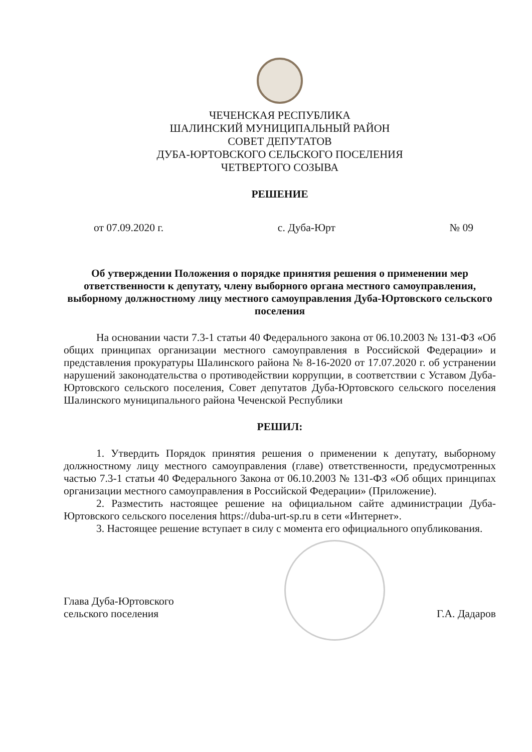ЧЕЧЕНСКАЯ РЕСПУБЛИКА
ШАЛИНСКИЙ МУНИЦИПАЛЬНЫЙ РАЙОН
СОВЕТ ДЕПУТАТОВ
ДУБА-ЮРТОВСКОГО СЕЛЬСКОГО ПОСЕЛЕНИЯ
ЧЕТВЕРТОГО СОЗЫВА
РЕШЕНИЕ
от 07.09.2020 г. с. Дуба-Юрт № 09
Об утверждении Положения о порядке принятия решения о применении мер ответственности к депутату, члену выборного органа местного самоуправления, выборному должностному лицу местного самоуправления Дуба-Юртовского сельского поселения
На основании части 7.3-1 статьи 40 Федерального закона от 06.10.2003 № 131-ФЗ «Об общих принципах организации местного самоуправления в Российской Федерации» и представления прокуратуры Шалинского района № 8-16-2020 от 17.07.2020 г. об устранении нарушений законодательства о противодействии коррупции, в соответствии с Уставом Дуба-Юртовского сельского поселения, Совет депутатов Дуба-Юртовского сельского поселения Шалинского муниципального района Чеченской Республики
РЕШИЛ:
1. Утвердить Порядок принятия решения о применении к депутату, выборному должностному лицу местного самоуправления (главе) ответственности, предусмотренных частью 7.3-1 статьи 40 Федерального Закона от 06.10.2003 № 131-ФЗ «Об общих принципах организации местного самоуправления в Российской Федерации» (Приложение).
2. Разместить настоящее решение на официальном сайте администрации Дуба-Юртовского сельского поселения https://duba-urt-sp.ru в сети «Интернет».
3. Настоящее решение вступает в силу с момента его официального опубликования.
Глава Дуба-Юртовского
сельского поселения Г.А. Дадаров